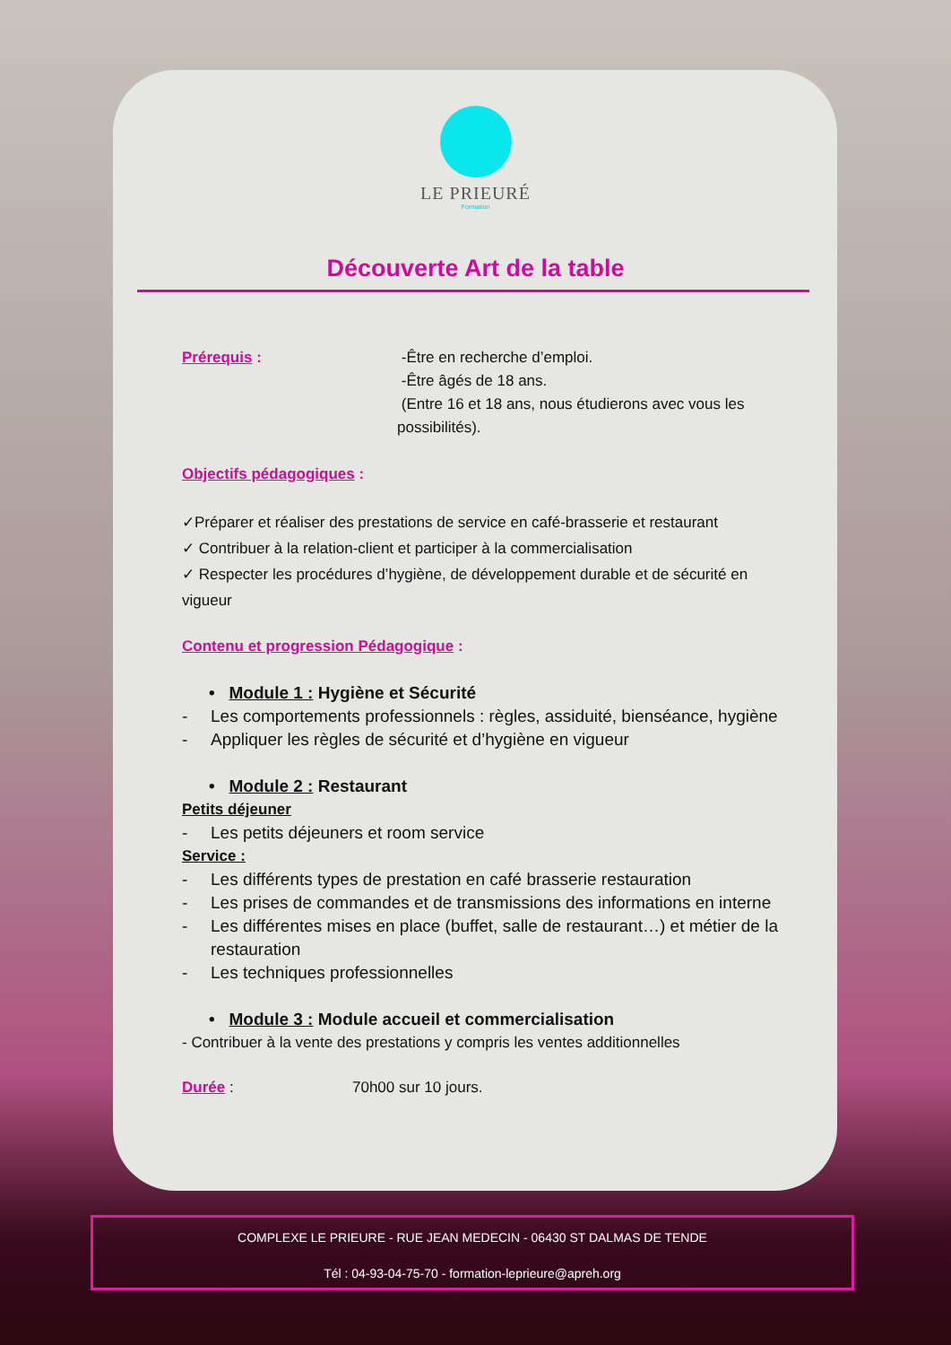LE PRIEURÉ
Formation
Découverte Art de la table
Prérequis : -Être en recherche d’emploi.
-Être âgés de 18 ans.
(Entre 16 et 18 ans, nous étudierons avec vous les possibilités).
Objectifs pédagogiques :
✓Préparer et réaliser des prestations de service en café-brasserie et restaurant
✓ Contribuer à la relation-client et participer à la commercialisation
✓ Respecter les procédures d’hygiène, de développement durable et de sécurité en vigueur
Contenu et progression Pédagogique :
• Module 1 : Hygiène et Sécurité
- Les comportements professionnels : règles, assiduité, bienséance, hygiène
- Appliquer les règles de sécurité et d’hygiène en vigueur
• Module 2 : Restaurant
Petits déjeuner
- Les petits déjeuners et room service
Service :
- Les différents types de prestation en café brasserie restauration
- Les prises de commandes et de transmissions des informations en interne
- Les différentes mises en place (buffet, salle de restaurant…) et métier de la restauration
- Les techniques professionnelles
• Module 3 : Module accueil et commercialisation
- Contribuer à la vente des prestations y compris les ventes additionnelles
Durée : 70h00 sur 10 jours.
COMPLEXE LE PRIEURE - RUE JEAN MEDECIN - 06430 ST DALMAS DE TENDE
Tél : 04-93-04-75-70 - formation-leprieure@apreh.org